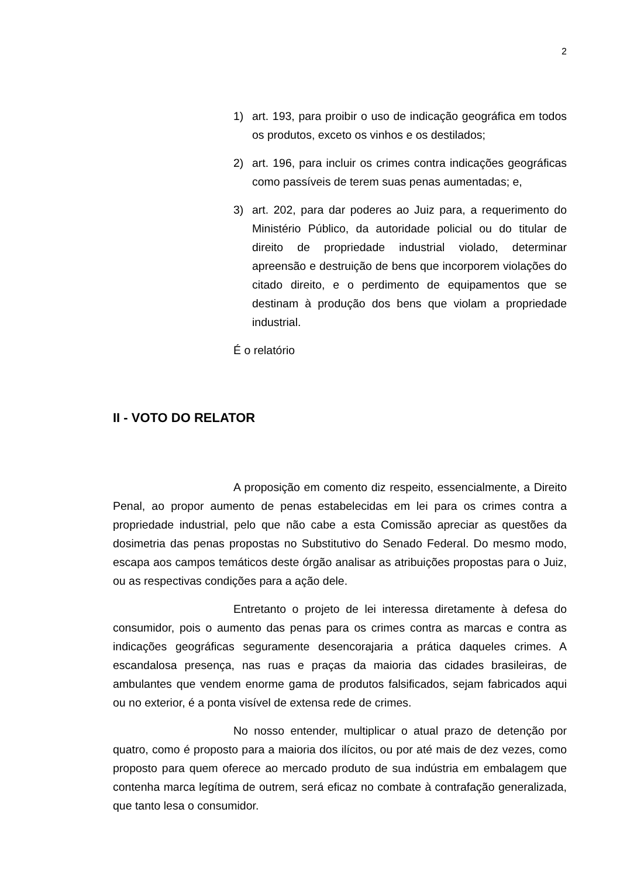2
1) art. 193, para proibir o uso de indicação geográfica em todos os produtos, exceto os vinhos e os destilados;
2) art. 196, para incluir os crimes contra indicações geográficas como passíveis de terem suas penas aumentadas; e,
3) art. 202, para dar poderes ao Juiz para, a requerimento do Ministério Público, da autoridade policial ou do titular de direito de propriedade industrial violado, determinar apreensão e destruição de bens que incorporem violações do citado direito, e o perdimento de equipamentos que se destinam à produção dos bens que violam a propriedade industrial.
É o relatório
II - VOTO DO RELATOR
A proposição em comento diz respeito, essencialmente, a Direito Penal, ao propor aumento de penas estabelecidas em lei para os crimes contra a propriedade industrial, pelo que não cabe a esta Comissão apreciar as questões da dosimetria das penas propostas no Substitutivo do Senado Federal. Do mesmo modo, escapa aos campos temáticos deste órgão analisar as atribuições propostas para o Juiz, ou as respectivas condições para a ação dele.
Entretanto o projeto de lei interessa diretamente à defesa do consumidor, pois o aumento das penas para os crimes contra as marcas e contra as indicações geográficas seguramente desencorajaria a prática daqueles crimes. A escandalosa presença, nas ruas e praças da maioria das cidades brasileiras, de ambulantes que vendem enorme gama de produtos falsificados, sejam fabricados aqui ou no exterior, é a ponta visível de extensa rede de crimes.
No nosso entender, multiplicar o atual prazo de detenção por quatro, como é proposto para a maioria dos ilícitos, ou por até mais de dez vezes, como proposto para quem oferece ao mercado produto de sua indústria em embalagem que contenha marca legítima de outrem, será eficaz no combate à contrafação generalizada, que tanto lesa o consumidor.